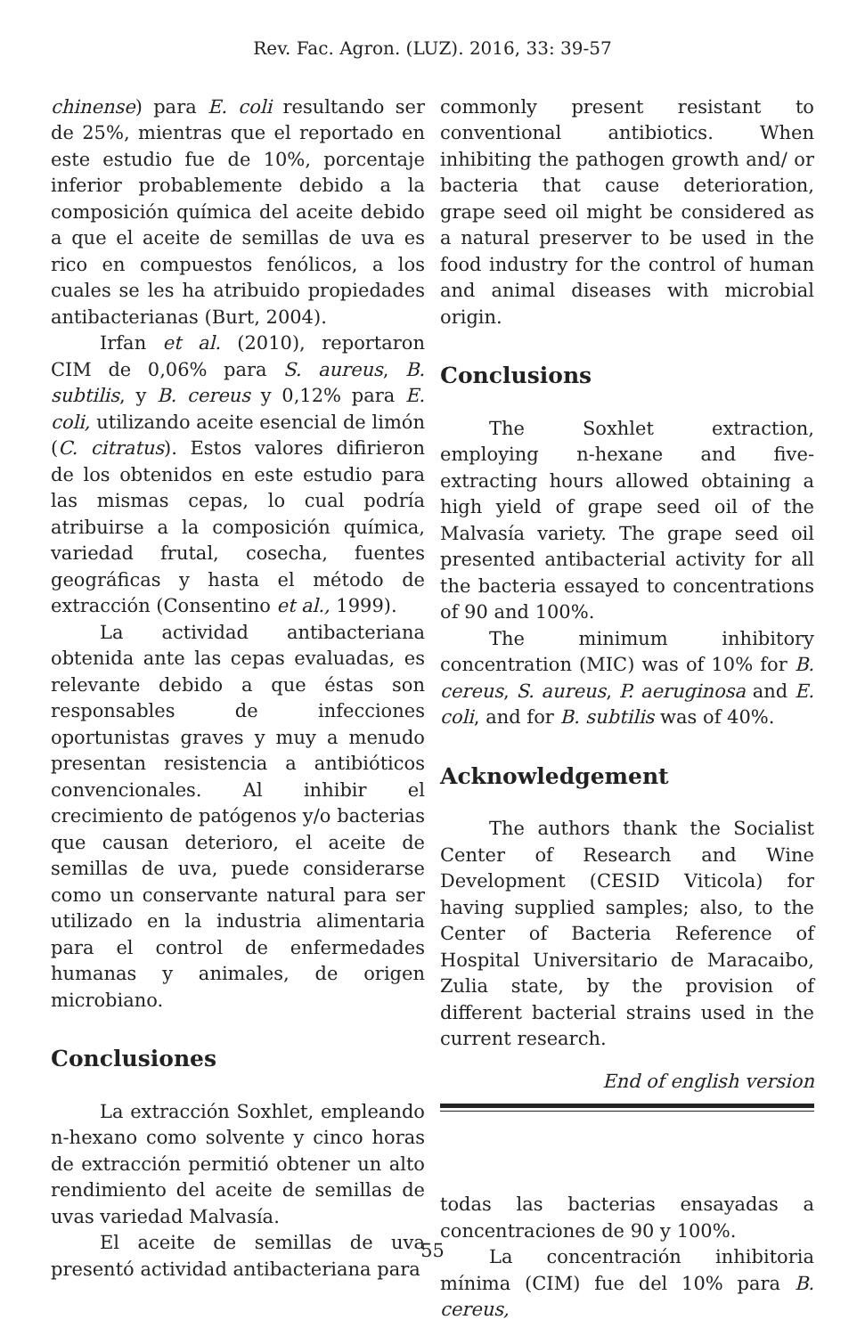Rev. Fac. Agron. (LUZ). 2016, 33: 39-57
chinense) para E. coli resultando ser de 25%, mientras que el reportado en este estudio fue de 10%, porcentaje inferior probablemente debido a la composición química del aceite debido a que el aceite de semillas de uva es rico en compuestos fenólicos, a los cuales se les ha atribuido propiedades antibacterianas (Burt, 2004).
Irfan et al. (2010), reportaron CIM de 0,06% para S. aureus, B. subtilis, y B. cereus y 0,12% para E. coli, utilizando aceite esencial de limón (C. citratus). Estos valores difirieron de los obtenidos en este estudio para las mismas cepas, lo cual podría atribuirse a la composición química, variedad frutal, cosecha, fuentes geográficas y hasta el método de extracción (Consentino et al., 1999).
La actividad antibacteriana obtenida ante las cepas evaluadas, es relevante debido a que éstas son responsables de infecciones oportunistas graves y muy a menudo presentan resistencia a antibióticos convencionales. Al inhibir el crecimiento de patógenos y/o bacterias que causan deterioro, el aceite de semillas de uva, puede considerarse como un conservante natural para ser utilizado en la industria alimentaria para el control de enfermedades humanas y animales, de origen microbiano.
Conclusiones
La extracción Soxhlet, empleando n-hexano como solvente y cinco horas de extracción permitió obtener un alto rendimiento del aceite de semillas de uvas variedad Malvasía.
El aceite de semillas de uva presentó actividad antibacteriana para
commonly present resistant to conventional antibiotics. When inhibiting the pathogen growth and/ or bacteria that cause deterioration, grape seed oil might be considered as a natural preserver to be used in the food industry for the control of human and animal diseases with microbial origin.
Conclusions
The Soxhlet extraction, employing n-hexane and five-extracting hours allowed obtaining a high yield of grape seed oil of the Malvasía variety. The grape seed oil presented antibacterial activity for all the bacteria essayed to concentrations of 90 and 100%.
The minimum inhibitory concentration (MIC) was of 10% for B. cereus, S. aureus, P. aeruginosa and E. coli, and for B. subtilis was of 40%.
Acknowledgement
The authors thank the Socialist Center of Research and Wine Development (CESID Viticola) for having supplied samples; also, to the Center of Bacteria Reference of Hospital Universitario de Maracaibo, Zulia state, by the provision of different bacterial strains used in the current research.
End of english version
todas las bacterias ensayadas a concentraciones de 90 y 100%.
La concentración inhibitoria mínima (CIM) fue del 10% para B. cereus,
55